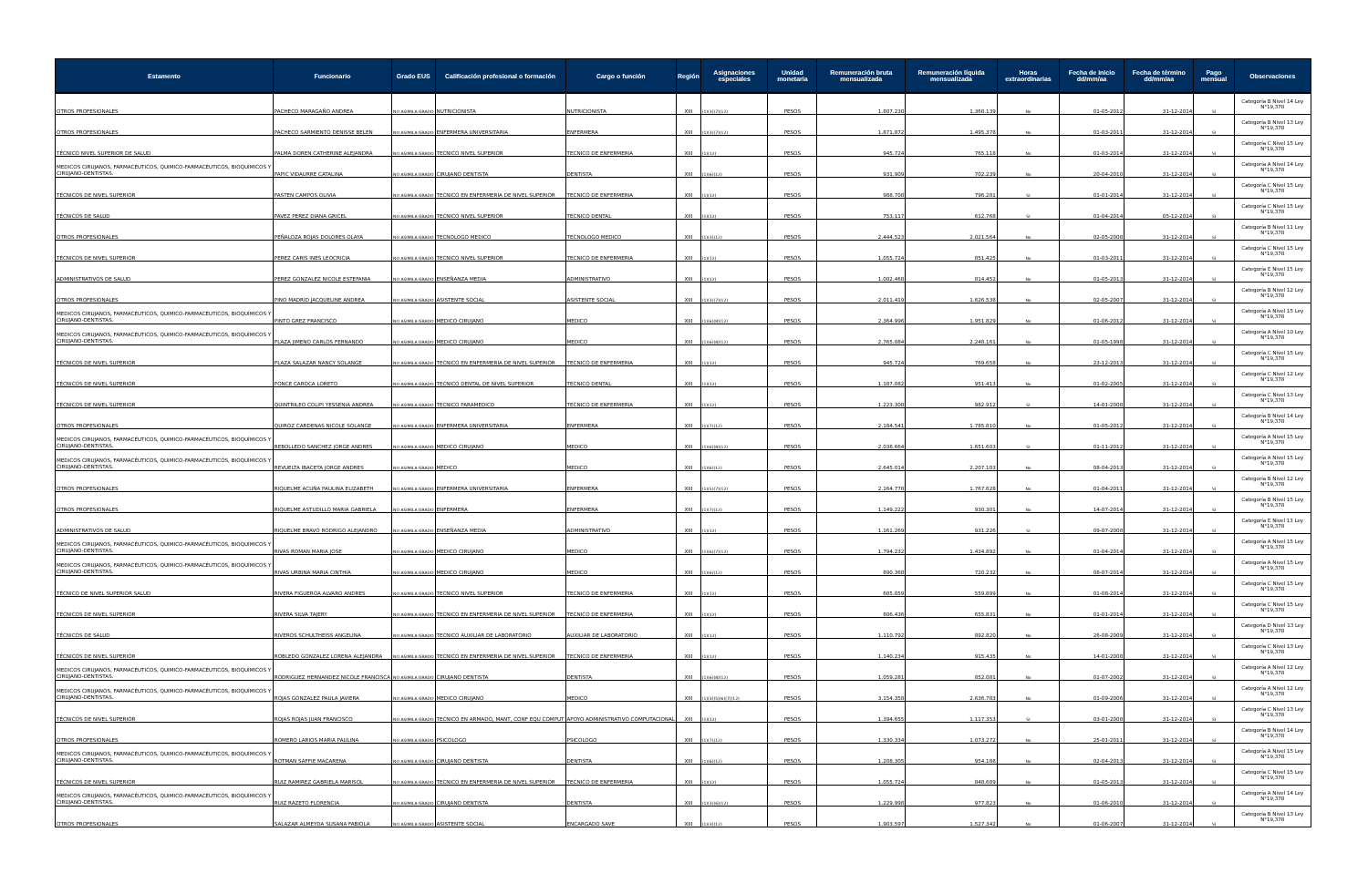| Estamento | Funcionario | Grado EUS | Calificación profesional o formación | Cargo o función | Región | Asignaciones especiales | Unidad monetaria | Remuneración bruta mensualizada | Remuneración líquida mensualizada | Horas extraordinarias | Fecha de inicio dd/mm/aa | Fecha de término dd/mm/aa | Pago mensual | Observaciones |
| --- | --- | --- | --- | --- | --- | --- | --- | --- | --- | --- | --- | --- | --- | --- |
| OTROS PROFESIONALES | PACHECO MARAGAÑO ANDREA | NO ASIMILA GRADO | NUTRICIONISTA | NUTRICIONISTA | XIII | (1)(3)(7)(12) | PESOS | 1.807.230 | 1.368.139 | No | 01-05-2012 | 31-12-2014 | SI | Categoría B Nivel 14 Ley N°19,378 |
| OTROS PROFESIONALES | PACHECO SARMIENTO DENISSE BELEN | NO ASIMILA GRADO | ENFERMERA UNIVERSITARIA | ENFERMERA | XIII | (1)(3)(7)(12) | PESOS | 1.871.872 | 1.495.378 | No | 01-03-2011 | 31-12-2014 | SI | Categoría B Nivel 13 Ley N°19,378 |
| TÉCNICO NIVEL SUPERIOR DE SALUD | PALMA DOREN CATHERINE ALEJANDRA | NO ASIMILA GRADO | TECNICO NIVEL SUPERIOR | TECNICO DE ENFERMERIA | XIII | (1)(12) | PESOS | 945.724 | 765.118 | No | 01-03-2014 | 31-12-2014 | SI | Categoría C Nivel 15 Ley N°19,378 |
| MEDICOS CIRUJANOS, FARMACÉUTICOS, QUIMICO-FARMACÉUTICOS, BIOQUÍMICOS Y CIRUJANO-DENTISTAS. | PAPIC VIDAURRE CATALINA | NO ASIMILA GRADO | CIRUJANO DENTISTA | DENTISTA | XIII | (1)(6)(12) | PESOS | 931.909 | 702.239 | No | 20-04-2010 | 31-12-2014 | SI | Categoría A Nivel 14 Ley N°19,378 |
| TÉCNICOS DE NIVEL SUPERIOR | PASTEN CAMPOS OLIVIA | NO ASIMILA GRADO | TECNICO EN ENFERMERIA DE NIVEL SUPERIOR | TECNICO DE ENFERMERIA | XIII | (1)(12) | PESOS | 988.708 | 796.281 | SI | 01-01-2014 | 31-12-2014 | SI | Categoría C Nivel 15 Ley N°19,378 |
| TÉCNICOS DE SALUD | PAVEZ PEREZ DIANA GRICEL | NO ASIMILA GRADO | TECNICO NIVEL SUPERIOR | TECNICO DENTAL | XIII | (1)(12) | PESOS | 753.117 | 612.768 | SI | 01-04-2014 | 05-12-2014 | SI | Categoría C Nivel 15 Ley N°19,378 |
| OTROS PROFESIONALES | PEÑALOZA ROJAS DOLORES OLAYA | NO ASIMILA GRADO | TECNOLOGO MEDICO | TECNOLOGO MEDICO | XIII | (1)(3)(12) | PESOS | 2.444.523 | 2.021.564 | No | 02-05-2008 | 31-12-2014 | SI | Categoría B Nivel 11 Ley N°19,378 |
| TÉCNICOS DE NIVEL SUPERIOR | PEREZ CARIS INES LEOCRICIA | NO ASIMILA GRADO | TECNICO NIVEL SUPERIOR | TECNICO DE ENFERMERIA | XIII | (1)(12) | PESOS | 1.055.724 | 851.425 | No | 01-03-2011 | 31-12-2014 | SI | Categoría C Nivel 15 Ley N°19,378 |
| ADMINISTRATIVOS DE SALUD | PEREZ GONZALEZ NICOLE ESTEFANIA | NO ASIMILA GRADO | ENSEÑANZA MEDIA | ADMINISTRATIVO | XIII | (1)(12) | PESOS | 1.002.468 | 814.452 | No | 01-05-2013 | 31-12-2014 | SI | Categoría E Nivel 15 Ley N°19,378 |
| OTROS PROFESIONALES | PINO MADRID JACQUELINE ANDREA | NO ASIMILA GRADO | ASISTENTE SOCIAL | ASISTENTE SOCIAL | XIII | (1)(3)(7)(12) | PESOS | 2.011.419 | 1.626.538 | No | 02-05-2007 | 31-12-2014 | SI | Categoría B Nivel 12 Ley N°19,378 |
| MEDICOS CIRUJANOS, FARMACÉUTICOS, QUIMICO-FARMACÉUTICOS, BIOQUÍMICOS Y CIRUJANO-DENTISTAS. | PINTO GREZ FRANCISCO | NO ASIMILA GRADO | MEDICO CIRUJANO | MEDICO | XIII | (1)(6)(8)(12) | PESOS | 2.364.996 | 1.951.829 | No | 01-06-2012 | 31-12-2014 | SI | Categoría A Nivel 15 Ley N°19,378 |
| MEDICOS CIRUJANOS, FARMACÉUTICOS, QUIMICO-FARMACÉUTICOS, BIOQUÍMICOS Y CIRUJANO-DENTISTAS. | PLAZA JIMENO CARLOS FERNANDO | NO ASIMILA GRADO | MEDICO CIRUJANO | MEDICO | XIII | (1)(6)(8)(12) | PESOS | 2.765.084 | 2.248.161 | No | 01-05-1998 | 31-12-2014 | SI | Categoría A Nivel 10 Ley N°19,378 |
| TÉCNICOS DE NIVEL SUPERIOR | PLAZA SALAZAR NANCY SOLANGE | NO ASIMILA GRADO | TECNICO EN ENFERMERIA DE NIVEL SUPERIOR | TECNICO DE ENFERMERIA | XIII | (1)(12) | PESOS | 945.724 | 769.658 | No | 23-12-2013 | 31-12-2014 | SI | Categoría C Nivel 15 Ley N°19,378 |
| TÉCNICOS DE NIVEL SUPERIOR | PONCE CAROCA LORETO | NO ASIMILA GRADO | TECNICO DENTAL DE NIVEL SUPERIOR | TECNICO DENTAL | XIII | (1)(12) | PESOS | 1.187.082 | 951.413 | No | 01-02-2005 | 31-12-2014 | SI | Categoría C Nivel 12 Ley N°19,378 |
| TÉCNICOS DE NIVEL SUPERIOR | QUINTRILEO COLIPI YESSENIA ANDREA | NO ASIMILA GRADO | TECNICO PARAMEDICO | TECNICO DE ENFERMERIA | XIII | (1)(12) | PESOS | 1.223.308 | 982.912 | SI | 14-01-2008 | 31-12-2014 | SI | Categoría C Nivel 13 Ley N°19,378 |
| OTROS PROFESIONALES | QUIROZ CARDENAS NICOLE SOLANGE | NO ASIMILA GRADO | ENFERMERA UNIVERSITARIA | ENFERMERA | XIII | (1)(7)(12) | PESOS | 2.184.541 | 1.785.810 | No | 01-05-2012 | 31-12-2014 | SI | Categoría B Nivel 14 Ley N°19,378 |
| MEDICOS CIRUJANOS, FARMACÉUTICOS, QUIMICO-FARMACÉUTICOS, BIOQUÍMICOS Y CIRUJANO-DENTISTAS. | REBOLLEDO SANCHEZ JORGE ANDRES | NO ASIMILA GRADO | MEDICO CIRUJANO | MEDICO | XIII | (1)(6)(8)(12) | PESOS | 2.038.664 | 1.651.603 | SI | 01-11-2012 | 31-12-2014 | SI | Categoría A Nivel 15 Ley N°19,378 |
| MEDICOS CIRUJANOS, FARMACÉUTICOS, QUIMICO-FARMACÉUTICOS, BIOQUÍMICOS Y CIRUJANO-DENTISTAS. | REVUELTA IBACETA JORGE ANDRES | NO ASIMILA GRADO | MEDICO | MEDICO | XIII | (1)(6)(12) | PESOS | 2.645.014 | 2.207.103 | No | 08-04-2013 | 31-12-2014 | SI | Categoría A Nivel 15 Ley N°19,378 |
| OTROS PROFESIONALES | RIQUELME ACUÑA PAULINA ELIZABETH | NO ASIMILA GRADO | ENFERMERA UNIVERSITARIA | ENFERMERA | XIII | (1)(5)(7)(12) | PESOS | 2.164.778 | 1.767.628 | No | 01-04-2011 | 31-12-2014 | SI | Categoría B Nivel 12 Ley N°19,378 |
| OTROS PROFESIONALES | RIQUELME ASTUDILLO MARIA GABRIELA | NO ASIMILA GRADO | ENFERMERA | ENFERMERA | XIII | (1)(7)(12) | PESOS | 1.149.222 | 930.301 | No | 14-07-2014 | 31-12-2014 | SI | Categoría B Nivel 15 Ley N°19,378 |
| ADMINISTRATIVOS DE SALUD | RIQUELME BRAVO RODRIGO ALEJANDRO | NO ASIMILA GRADO | ENSEÑANZA MEDIA | ADMINISTRATIVO | XIII | (1)(12) | PESOS | 1.161.269 | 931.226 | SI | 09-07-2008 | 31-12-2014 | SI | Categoría E Nivel 13 Ley N°19,378 |
| MEDICOS CIRUJANOS, FARMACÉUTICOS, QUIMICO-FARMACÉUTICOS, BIOQUÍMICOS Y CIRUJANO-DENTISTAS. | RIVAS ROMAN MARIA JOSE | NO ASIMILA GRADO | MEDICO CIRUJANO | MEDICO | XIII | (1)(6)(7)(12) | PESOS | 1.794.232 | 1.434.892 | No | 01-04-2014 | 31-12-2014 | SI | Categoría A Nivel 15 Ley N°19,378 |
| MEDICOS CIRUJANOS, FARMACÉUTICOS, QUIMICO-FARMACÉUTICOS, BIOQUÍMICOS Y CIRUJANO-DENTISTAS. | RIVAS URBINA MARIA CINTHIA | NO ASIMILA GRADO | MEDICO CIRUJANO | MEDICO | XIII | (1)(6)(12) | PESOS | 890.368 | 720.232 | No | 08-07-2014 | 31-12-2014 | SI | Categoría A Nivel 15 Ley N°19,378 |
| TÉCNICO DE NIVEL SUPERIOR SALUD | RIVERA FIGUEROA ALVARO ANDRES | NO ASIMILA GRADO | TECNICO NIVEL SUPERIOR | TECNICO DE ENFERMERIA | XIII | (1)(12) | PESOS | 685.059 | 559.899 | No | 01-08-2014 | 31-12-2014 | SI | Categoría C Nivel 15 Ley N°19,378 |
| TÉCNICOS DE NIVEL SUPERIOR | RIVERA SILVA TAJERY | NO ASIMILA GRADO | TECNICO EN ENFERMERIA DE NIVEL SUPERIOR | TECNICO DE ENFERMERIA | XIII | (1)(12) | PESOS | 806.436 | 655.831 | No | 01-01-2014 | 31-12-2014 | SI | Categoría C Nivel 15 Ley N°19,378 |
| TÉCNICOS DE SALUD | RIVEROS SCHULTHEISS ANGELINA | NO ASIMILA GRADO | TECNICO AUXILIAR DE LABORATORIO | AUXILIAR DE LABORATORIO | XIII | (1)(12) | PESOS | 1.110.792 | 892.820 | No | 26-08-2009 | 31-12-2014 | SI | Categoría D Nivel 13 Ley N°19,378 |
| TÉCNICOS DE NIVEL SUPERIOR | ROBLEDO GONZALEZ LORENA ALEJANDRA | NO ASIMILA GRADO | TECNICO EN ENFERMERIA DE NIVEL SUPERIOR | TECNICO DE ENFERMERIA | XIII | (1)(12) | PESOS | 1.140.234 | 915.435 | No | 14-01-2008 | 31-12-2014 | SI | Categoría C Nivel 13 Ley N°19,378 |
| MEDICOS CIRUJANOS, FARMACÉUTICOS, QUIMICO-FARMACÉUTICOS, BIOQUÍMICOS Y CIRUJANO-DENTISTAS. | RODRIGUEZ HERNANDEZ NICOLE FRANCISCA | NO ASIMILA GRADO | CIRUJANO DENTISTA | DENTISTA | XIII | (1)(6)(8)(12) | PESOS | 1.059.281 | 852.081 | No | 01-07-2002 | 31-12-2014 | SI | Categoría A Nivel 12 Ley N°19,378 |
| MEDICOS CIRUJANOS, FARMACÉUTICOS, QUIMICO-FARMACÉUTICOS, BIOQUÍMICOS Y CIRUJANO-DENTISTAS. | ROJAS GONZALEZ PAULA JAVIERA | NO ASIMILA GRADO | MEDICO CIRUJANO | MEDICO | XIII | (1)(3)(5)(6)(7)(12) | PESOS | 3.154.358 | 2.636.783 | No | 01-09-2006 | 31-12-2014 | SI | Categoría A Nivel 12 Ley N°19,378 |
| TÉCNICOS DE NIVEL SUPERIOR | ROJAS ROJAS JUAN FRANCISCO | NO ASIMILA GRADO | TECNICO EN ARMADO, MANT, CONF EQU COMPUT | APOYO ADMINISTRATIVO COMPUTACIONAL | XIII | (1)(12) | PESOS | 1.394.655 | 1.117.353 | SI | 03-01-2008 | 31-12-2014 | SI | Categoría C Nivel 13 Ley N°19,378 |
| OTROS PROFESIONALES | ROMERO LARIOS MARIA PAULINA | NO ASIMILA GRADO | PSICOLOGO | PSICOLOGO | XIII | (1)(7)(12) | PESOS | 1.330.334 | 1.073.272 | No | 25-01-2011 | 31-12-2014 | SI | Categoría B Nivel 14 Ley N°19,378 |
| MEDICOS CIRUJANOS, FARMACÉUTICOS, QUIMICO-FARMACÉUTICOS, BIOQUÍMICOS Y CIRUJANO-DENTISTAS. | ROTMAN SAFFIE MACARENA | NO ASIMILA GRADO | CIRUJANO DENTISTA | DENTISTA | XIII | (1)(6)(12) | PESOS | 1.208.305 | 954.188 | No | 02-04-2013 | 31-12-2014 | SI | Categoría A Nivel 15 Ley N°19,378 |
| TÉCNICOS DE NIVEL SUPERIOR | RUIZ RAMIREZ GABRIELA MARISOL | NO ASIMILA GRADO | TECNICO EN ENFERMERIA DE NIVEL SUPERIOR | TECNICO DE ENFERMERIA | XIII | (1)(12) | PESOS | 1.055.724 | 848.689 | No | 01-05-2013 | 31-12-2014 | SI | Categoría C Nivel 15 Ley N°19,378 |
| MEDICOS CIRUJANOS, FARMACÉUTICOS, QUIMICO-FARMACÉUTICOS, BIOQUÍMICOS Y CIRUJANO-DENTISTAS. | RUIZ RAZETO FLORENCIA | NO ASIMILA GRADO | CIRUJANO DENTISTA | DENTISTA | XIII | (1)(3)(6)(12) | PESOS | 1.229.998 | 977.823 | No | 01-06-2010 | 31-12-2014 | SI | Categoría A Nivel 14 Ley N°19,378 |
| OTROS PROFESIONALES | SALAZAR ALMEYDA SUSANA FABIOLA | NO ASIMILA GRADO | ASISTENTE SOCIAL | ENCARGADO SAVE | XIII | (1)(3)(12) | PESOS | 1.903.597 | 1.527.342 | No | 01-06-2007 | 31-12-2014 | SI | Categoría B Nivel 13 Ley N°19,378 |